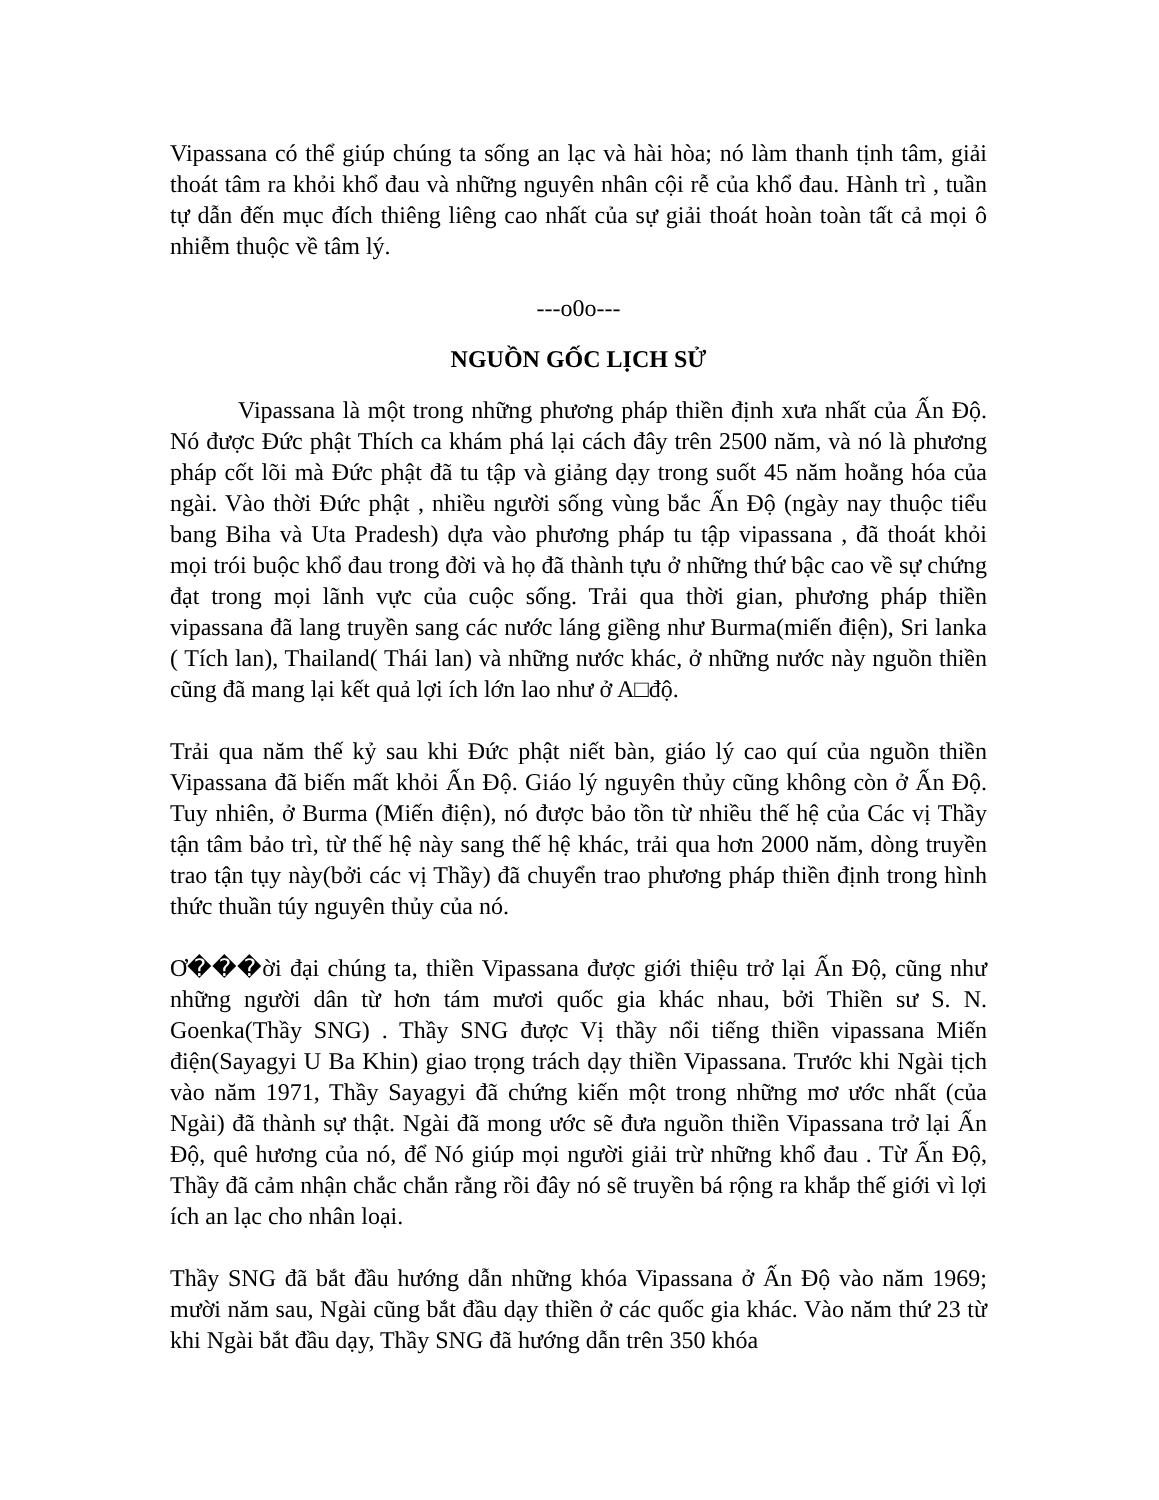Vipassana có thể giúp chúng ta sống an lạc và hài hòa; nó làm thanh tịnh tâm, giải thoát tâm ra khỏi khổ đau và những nguyên nhân cội rễ của khổ đau. Hành trì , tuần tự dẫn đến mục đích thiêng liêng cao nhất của sự giải thoát hoàn toàn tất cả mọi ô nhiễm thuộc về tâm lý.
---o0o---
NGUỒN GỐC LỊCH SỬ
Vipassana là một trong những phương pháp thiền định xưa nhất của Ấn Độ. Nó được Đức phật Thích ca khám phá lại cách đây trên 2500 năm, và nó là phương pháp cốt lõi mà Đức phật đã tu tập và giảng dạy trong suốt 45 năm hoằng hóa của ngài. Vào thời Đức phật , nhiều người sống vùng bắc Ấn Độ (ngày nay thuộc tiểu bang Biha và Uta Pradesh) dựa vào phương pháp tu tập vipassana , đã thoát khỏi mọi trói buộc khổ đau trong đời và họ đã thành tựu ở những thứ bậc cao về sự chứng đạt trong mọi lãnh vực của cuộc sống. Trải qua thời gian, phương pháp thiền vipassana đã lang truyền sang các nước láng giềng như Burma(miến điện), Sri lanka ( Tích lan), Thailand( Thái lan) và những nước khác, ở những nước này nguồn thiền cũng đã mang lại kết quả lợi ích lớn lao như ở A□độ.
Trải qua năm thế kỷ sau khi Đức phật niết bàn, giáo lý cao quí của nguồn thiền Vipassana đã biến mất khỏi Ấn Độ. Giáo lý nguyên thủy cũng không còn ở Ấn Độ. Tuy nhiên, ở Burma (Miến điện), nó được bảo tồn từ nhiều thế hệ của Các vị Thầy tận tâm bảo trì, từ thế hệ này sang thế hệ khác, trải qua hơn 2000 năm, dòng truyền trao tận tụy này(bởi các vị Thầy) đã chuyển trao phương pháp thiền định trong hình thức thuần túy nguyên thủy của nó.
Ơ���ời đại chúng ta, thiền Vipassana được giới thiệu trở lại Ấn Độ, cũng như những người dân từ hơn tám mươi quốc gia khác nhau, bởi Thiền sư S. N. Goenka(Thầy SNG) . Thầy SNG được Vị thầy nổi tiếng thiền vipassana Miến điện(Sayagyi U Ba Khin) giao trọng trách dạy thiền Vipassana. Trước khi Ngài tịch vào năm 1971, Thầy Sayagyi đã chứng kiến một trong những mơ ước nhất (của Ngài) đã thành sự thật. Ngài đã mong ước sẽ đưa nguồn thiền Vipassana trở lại Ấn Độ, quê hương của nó, để Nó giúp mọi người giải trừ những khổ đau . Từ Ấn Độ, Thầy đã cảm nhận chắc chắn rằng rồi đây nó sẽ truyền bá rộng ra khắp thế giới vì lợi ích an lạc cho nhân loại.
Thầy SNG đã bắt đầu hướng dẫn những khóa Vipassana ở Ấn Độ vào năm 1969; mười năm sau, Ngài cũng bắt đầu dạy thiền ở các quốc gia khác. Vào năm thứ 23 từ khi Ngài bắt đầu dạy, Thầy SNG đã hướng dẫn trên 350 khóa